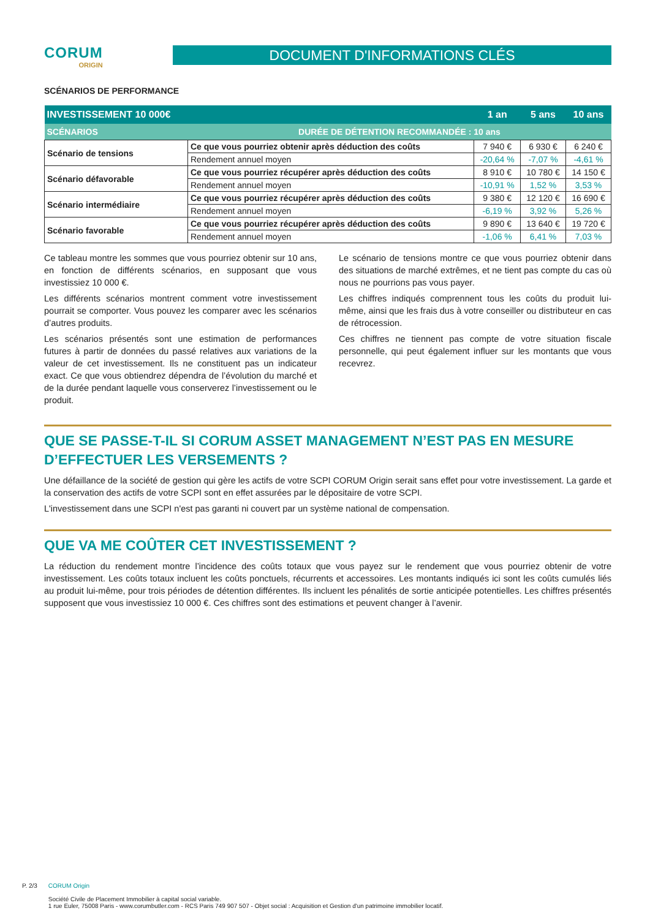CORUM
ORIGIN
DOCUMENT D'INFORMATIONS CLÉS
SCÉNARIOS DE PERFORMANCE
| INVESTISSEMENT 10 000€ | | 1 an | 5 ans | 10 ans |
| --- | --- | --- | --- | --- |
| SCÉNARIOS | DURÉE DE DÉTENTION RECOMMANDÉE : 10 ans | | | |
| Scénario de tensions | Ce que vous pourriez obtenir après déduction des coûts | 7 940 € | 6 930 € | 6 240 € |
| | Rendement annuel moyen | -20,64 % | -7,07 % | -4,61 % |
| Scénario défavorable | Ce que vous pourriez récupérer après déduction des coûts | 8 910 € | 10 780 € | 14 150 € |
| | Rendement annuel moyen | -10,91 % | 1,52 % | 3,53 % |
| Scénario intermédiaire | Ce que vous pourriez récupérer après déduction des coûts | 9 380 € | 12 120 € | 16 690 € |
| | Rendement annuel moyen | -6,19 % | 3,92 % | 5,26 % |
| Scénario favorable | Ce que vous pourriez récupérer après déduction des coûts | 9 890 € | 13 640 € | 19 720 € |
| | Rendement annuel moyen | -1,06 % | 6,41 % | 7,03 % |
Ce tableau montre les sommes que vous pourriez obtenir sur 10 ans, en fonction de différents scénarios, en supposant que vous investissiez 10 000 €.
Les différents scénarios montrent comment votre investissement pourrait se comporter. Vous pouvez les comparer avec les scénarios d’autres produits.
Les scénarios présentés sont une estimation de performances futures à partir de données du passé relatives aux variations de la valeur de cet investissement. Ils ne constituent pas un indicateur exact. Ce que vous obtiendrez dépendra de l’évolution du marché et de la durée pendant laquelle vous conserverez l’investissement ou le produit.
Le scénario de tensions montre ce que vous pourriez obtenir dans des situations de marché extrêmes, et ne tient pas compte du cas où nous ne pourrions pas vous payer.
Les chiffres indiqués comprennent tous les coûts du produit lui-même, ainsi que les frais dus à votre conseiller ou distributeur en cas de rétrocession.
Ces chiffres ne tiennent pas compte de votre situation fiscale personnelle, qui peut également influer sur les montants que vous recevrez.
QUE SE PASSE-T-IL SI CORUM ASSET MANAGEMENT N’EST PAS EN MESURE D’EFFECTUER LES VERSEMENTS ?
Une défaillance de la société de gestion qui gère les actifs de votre SCPI CORUM Origin serait sans effet pour votre investissement. La garde et la conservation des actifs de votre SCPI sont en effet assurées par le dépositaire de votre SCPI.
L'investissement dans une SCPI n'est pas garanti ni couvert par un système national de compensation.
QUE VA ME COÛTER CET INVESTISSEMENT ?
La réduction du rendement montre l’incidence des coûts totaux que vous payez sur le rendement que vous pourriez obtenir de votre investissement. Les coûts totaux incluent les coûts ponctuels, récurrents et accessoires. Les montants indiqués ici sont les coûts cumulés liés au produit lui-même, pour trois périodes de détention différentes. Ils incluent les pénalités de sortie anticipée potentielles. Les chiffres présentés supposent que vous investissiez 10 000 €. Ces chiffres sont des estimations et peuvent changer à l’avenir.
P. 2/3 CORUM Origin
Société Civile de Placement Immobilier à capital social variable.
1 rue Euler, 75008 Paris - www.corumbutler.com - RCS Paris 749 907 507 - Objet social : Acquisition et Gestion d'un patrimoine immobilier locatif.